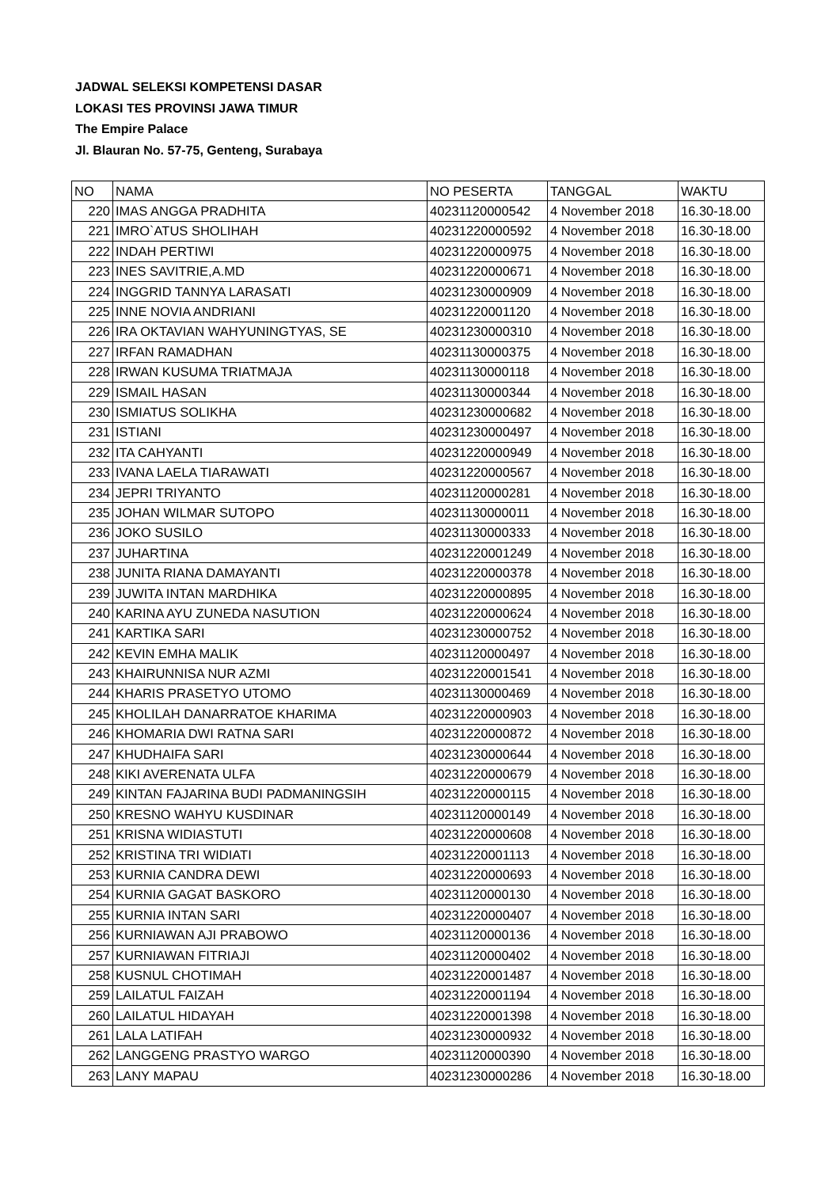JADWAL SELEKSI KOMPETENSI DASAR
LOKASI TES PROVINSI JAWA TIMUR
The Empire Palace
Jl. Blauran No. 57-75, Genteng, Surabaya
| NO | NAMA | NO PESERTA | TANGGAL | WAKTU |
| --- | --- | --- | --- | --- |
| 220 | IMAS ANGGA PRADHITA | 40231120000542 | 4 November 2018 | 16.30-18.00 |
| 221 | IMRO`ATUS SHOLIHAH | 40231220000592 | 4 November 2018 | 16.30-18.00 |
| 222 | INDAH PERTIWI | 40231220000975 | 4 November 2018 | 16.30-18.00 |
| 223 | INES SAVITRIE,A.MD | 40231220000671 | 4 November 2018 | 16.30-18.00 |
| 224 | INGGRID TANNYA LARASATI | 40231230000909 | 4 November 2018 | 16.30-18.00 |
| 225 | INNE NOVIA ANDRIANI | 40231220001120 | 4 November 2018 | 16.30-18.00 |
| 226 | IRA OKTAVIAN WAHYUNINGTYAS, SE | 40231230000310 | 4 November 2018 | 16.30-18.00 |
| 227 | IRFAN RAMADHAN | 40231130000375 | 4 November 2018 | 16.30-18.00 |
| 228 | IRWAN KUSUMA TRIATMAJA | 40231130000118 | 4 November 2018 | 16.30-18.00 |
| 229 | ISMAIL HASAN | 40231130000344 | 4 November 2018 | 16.30-18.00 |
| 230 | ISMIATUS SOLIKHA | 40231230000682 | 4 November 2018 | 16.30-18.00 |
| 231 | ISTIANI | 40231230000497 | 4 November 2018 | 16.30-18.00 |
| 232 | ITA CAHYANTI | 40231220000949 | 4 November 2018 | 16.30-18.00 |
| 233 | IVANA LAELA TIARAWATI | 40231220000567 | 4 November 2018 | 16.30-18.00 |
| 234 | JEPRI TRIYANTO | 40231120000281 | 4 November 2018 | 16.30-18.00 |
| 235 | JOHAN WILMAR SUTOPO | 40231130000011 | 4 November 2018 | 16.30-18.00 |
| 236 | JOKO SUSILO | 40231130000333 | 4 November 2018 | 16.30-18.00 |
| 237 | JUHARTINA | 40231220001249 | 4 November 2018 | 16.30-18.00 |
| 238 | JUNITA RIANA DAMAYANTI | 40231220000378 | 4 November 2018 | 16.30-18.00 |
| 239 | JUWITA INTAN MARDHIKA | 40231220000895 | 4 November 2018 | 16.30-18.00 |
| 240 | KARINA AYU ZUNEDA NASUTION | 40231220000624 | 4 November 2018 | 16.30-18.00 |
| 241 | KARTIKA SARI | 40231230000752 | 4 November 2018 | 16.30-18.00 |
| 242 | KEVIN EMHA MALIK | 40231120000497 | 4 November 2018 | 16.30-18.00 |
| 243 | KHAIRUNNISA NUR AZMI | 40231220001541 | 4 November 2018 | 16.30-18.00 |
| 244 | KHARIS PRASETYO UTOMO | 40231130000469 | 4 November 2018 | 16.30-18.00 |
| 245 | KHOLILAH DANARRATOE KHARIMA | 40231220000903 | 4 November 2018 | 16.30-18.00 |
| 246 | KHOMARIA DWI RATNA SARI | 40231220000872 | 4 November 2018 | 16.30-18.00 |
| 247 | KHUDHAIFA SARI | 40231230000644 | 4 November 2018 | 16.30-18.00 |
| 248 | KIKI AVERENATA ULFA | 40231220000679 | 4 November 2018 | 16.30-18.00 |
| 249 | KINTAN FAJARINA BUDI PADMANINGSIH | 40231220000115 | 4 November 2018 | 16.30-18.00 |
| 250 | KRESNO WAHYU KUSDINAR | 40231120000149 | 4 November 2018 | 16.30-18.00 |
| 251 | KRISNA WIDIASTUTI | 40231220000608 | 4 November 2018 | 16.30-18.00 |
| 252 | KRISTINA TRI WIDIATI | 40231220001113 | 4 November 2018 | 16.30-18.00 |
| 253 | KURNIA CANDRA DEWI | 40231220000693 | 4 November 2018 | 16.30-18.00 |
| 254 | KURNIA GAGAT BASKORO | 40231120000130 | 4 November 2018 | 16.30-18.00 |
| 255 | KURNIA INTAN SARI | 40231220000407 | 4 November 2018 | 16.30-18.00 |
| 256 | KURNIAWAN AJI PRABOWO | 40231120000136 | 4 November 2018 | 16.30-18.00 |
| 257 | KURNIAWAN FITRIAJI | 40231120000402 | 4 November 2018 | 16.30-18.00 |
| 258 | KUSNUL CHOTIMAH | 40231220001487 | 4 November 2018 | 16.30-18.00 |
| 259 | LAILATUL FAIZAH | 40231220001194 | 4 November 2018 | 16.30-18.00 |
| 260 | LAILATUL HIDAYAH | 40231220001398 | 4 November 2018 | 16.30-18.00 |
| 261 | LALA LATIFAH | 40231230000932 | 4 November 2018 | 16.30-18.00 |
| 262 | LANGGENG PRASTYO WARGO | 40231120000390 | 4 November 2018 | 16.30-18.00 |
| 263 | LANY MAPAU | 40231230000286 | 4 November 2018 | 16.30-18.00 |